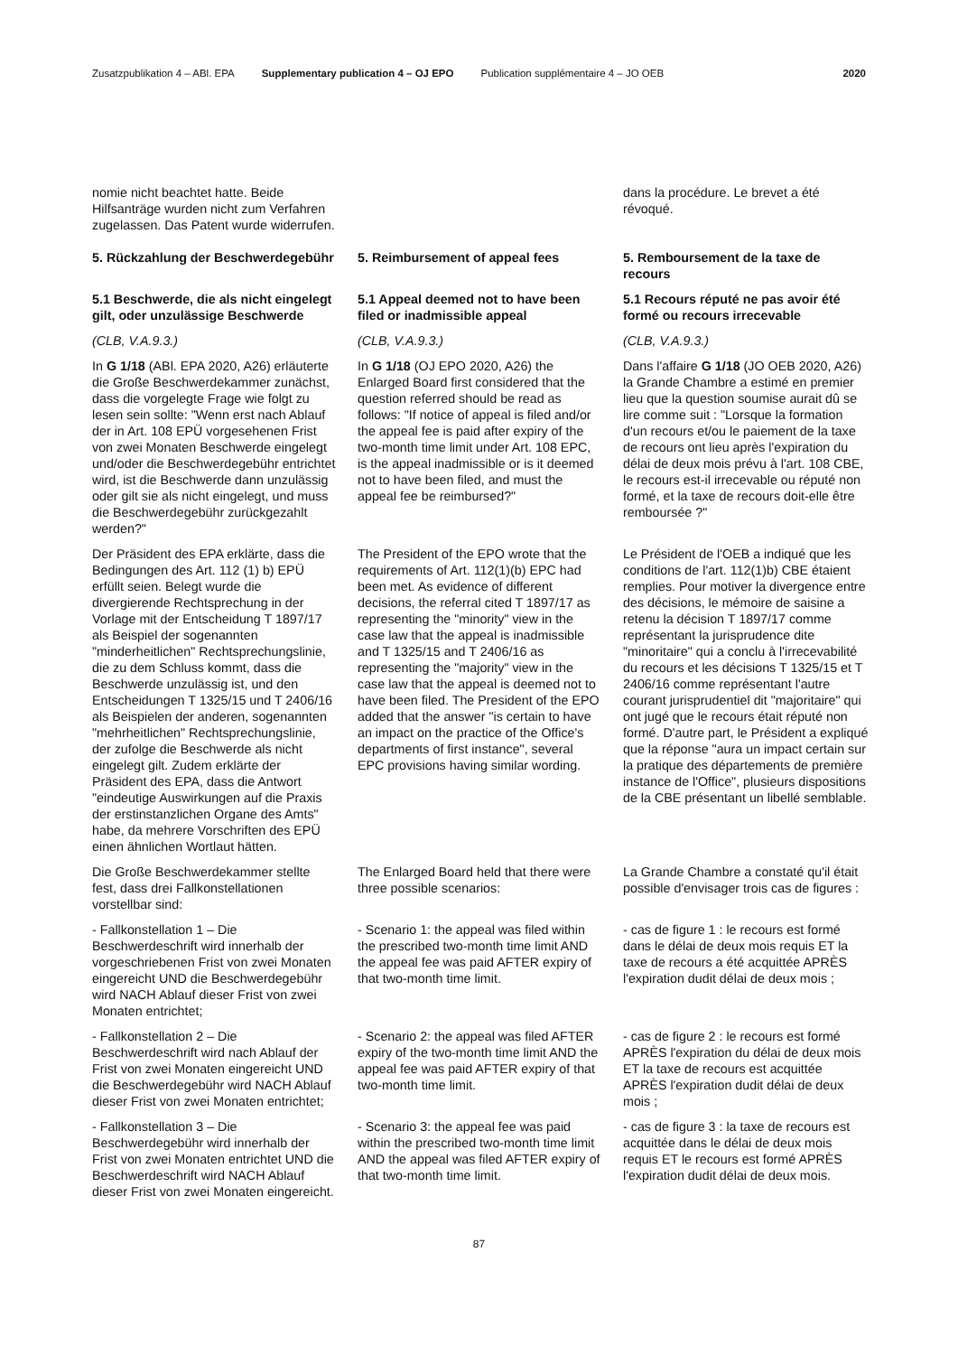Zusatzpublikation 4 – ABl. EPA Supplementary publication 4 – OJ EPO Publication supplémentaire 4 – JO OEB 2020
nomie nicht beachtet hatte. Beide Hilfsanträge wurden nicht zum Verfahren zugelassen. Das Patent wurde widerrufen.
dans la procédure. Le brevet a été révoqué.
5. Rückzahlung der Beschwerdegebühr
5. Reimbursement of appeal fees 5. Remboursement de la taxe de recours
5.1 Beschwerde, die als nicht eingelegt gilt, oder unzulässige Beschwerde
5.1 Appeal deemed not to have been filed or inadmissible appeal
5.1 Recours réputé ne pas avoir été formé ou recours irrecevable
(CLB, V.A.9.3.) (CLB, V.A.9.3.) (CLB, V.A.9.3.)
In G 1/18 (ABl. EPA 2020, A26) erläuterte die Große Beschwerdekammer zunächst, dass die vorgelegte Frage wie folgt zu lesen sein sollte: "Wenn erst nach Ablauf der in Art. 108 EPÜ vorgesehenen Frist von zwei Monaten Beschwerde eingelegt und/oder die Beschwerdegebühr entrichtet wird, ist die Beschwerde dann unzulässig oder gilt sie als nicht eingelegt, und muss die Beschwerdegebühr zurückgezahlt werden?"
In G 1/18 (OJ EPO 2020, A26) the Enlarged Board first considered that the question referred should be read as follows: "If notice of appeal is filed and/or the appeal fee is paid after expiry of the two-month time limit under Art. 108 EPC, is the appeal inadmissible or is it deemed not to have been filed, and must the appeal fee be reimbursed?"
Dans l'affaire G 1/18 (JO OEB 2020, A26) la Grande Chambre a estimé en premier lieu que la question soumise aurait dû se lire comme suit : "Lorsque la formation d'un recours et/ou le paiement de la taxe de recours ont lieu après l'expiration du délai de deux mois prévu à l'art. 108 CBE, le recours est-il irrecevable ou réputé non formé, et la taxe de recours doit-elle être remboursée ?"
Der Präsident des EPA erklärte, dass die Bedingungen des Art. 112 (1) b) EPÜ erfüllt seien. Belegt wurde die divergierende Rechtsprechung in der Vorlage mit der Entscheidung T 1897/17 als Beispiel der sogenannten "minderheitlichen" Rechtsprechungslinie, die zu dem Schluss kommt, dass die Beschwerde unzulässig ist, und den Entscheidungen T 1325/15 und T 2406/16 als Beispielen der anderen, sogenannten "mehrheitlichen" Rechtsprechungslinie, der zufolge die Beschwerde als nicht eingelegt gilt. Zudem erklärte der Präsident des EPA, dass die Antwort "eindeutige Auswirkungen auf die Praxis der erstinstanzlichen Organe des Amts" habe, da mehrere Vorschriften des EPÜ einen ähnlichen Wortlaut hätten.
The President of the EPO wrote that the requirements of Art. 112(1)(b) EPC had been met. As evidence of different decisions, the referral cited T 1897/17 as representing the "minority" view in the case law that the appeal is inadmissible and T 1325/15 and T 2406/16 as representing the "majority" view in the case law that the appeal is deemed not to have been filed. The President of the EPO added that the answer "is certain to have an impact on the practice of the Office's departments of first instance", several EPC provisions having similar wording.
Le Président de l'OEB a indiqué que les conditions de l'art. 112(1)b) CBE étaient remplies. Pour motiver la divergence entre des décisions, le mémoire de saisine a retenu la décision T 1897/17 comme représentant la jurisprudence dite "minoritaire" qui a conclu à l'irrecevabilité du recours et les décisions T 1325/15 et T 2406/16 comme représentant l'autre courant jurisprudentiel dit "majoritaire" qui ont jugé que le recours était réputé non formé. D'autre part, le Président a expliqué que la réponse "aura un impact certain sur la pratique des départements de première instance de l'Office", plusieurs dispositions de la CBE présentant un libellé semblable.
Die Große Beschwerdekammer stellte fest, dass drei Fallkonstellationen vorstellbar sind:
The Enlarged Board held that there were three possible scenarios:
La Grande Chambre a constaté qu'il était possible d'envisager trois cas de figures :
- Fallkonstellation 1 – Die Beschwerdeschrift wird innerhalb der vorgeschriebenen Frist von zwei Monaten eingereicht UND die Beschwerdegebühr wird NACH Ablauf dieser Frist von zwei Monaten entrichtet;
- Scenario 1: the appeal was filed within the prescribed two-month time limit AND the appeal fee was paid AFTER expiry of that two-month time limit.
- cas de figure 1 : le recours est formé dans le délai de deux mois requis ET la taxe de recours a été acquittée APRÈS l'expiration dudit délai de deux mois ;
- Fallkonstellation 2 – Die Beschwerdeschrift wird nach Ablauf der Frist von zwei Monaten eingereicht UND die Beschwerdegebühr wird NACH Ablauf dieser Frist von zwei Monaten entrichtet;
- Scenario 2: the appeal was filed AFTER expiry of the two-month time limit AND the appeal fee was paid AFTER expiry of that two-month time limit.
- cas de figure 2 : le recours est formé APRÈS l'expiration du délai de deux mois ET la taxe de recours est acquittée APRÈS l'expiration dudit délai de deux mois ;
- Fallkonstellation 3 – Die Beschwerdegebühr wird innerhalb der Frist von zwei Monaten entrichtet UND die Beschwerdeschrift wird NACH Ablauf dieser Frist von zwei Monaten eingereicht.
- Scenario 3: the appeal fee was paid within the prescribed two-month time limit AND the appeal was filed AFTER expiry of that two-month time limit.
- cas de figure 3 : la taxe de recours est acquittée dans le délai de deux mois requis ET le recours est formé APRÈS l'expiration dudit délai de deux mois.
87